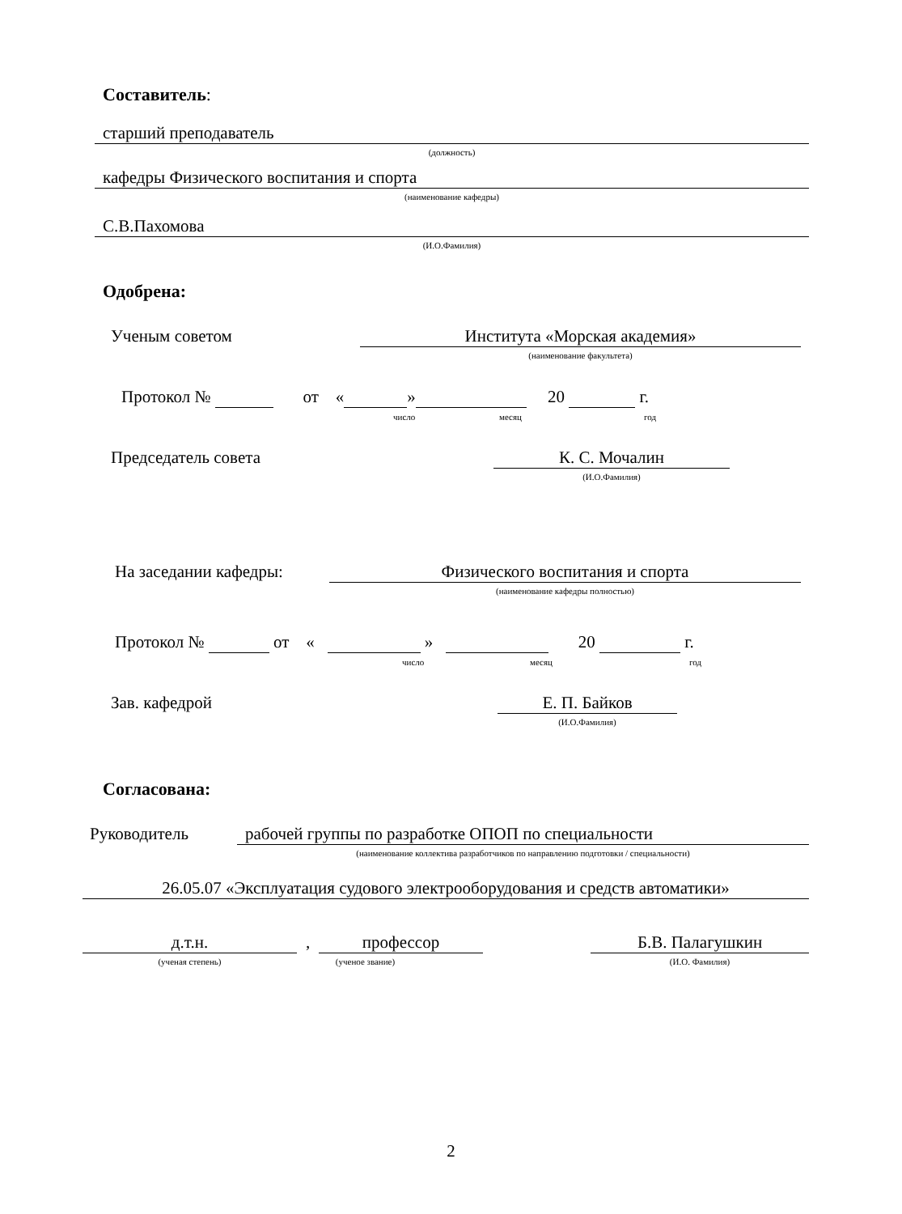Составитель:
старший преподаватель
(должность)
кафедры Физического воспитания и спорта
(наименование кафедры)
С.В.Пахомова
(И.О.Фамилия)
Одобрена:
Ученым советом Института «Морская академия»
(наименование факультета)
Протокол № от « » 20 г.
число месяц год
Председатель совета К. С. Мочалин
(И.О.Фамилия)
На заседании кафедры: Физического воспитания и спорта
(наименование кафедры полностью)
Протокол № от « » 20 г.
число месяц год
Зав. кафедрой Е. П. Байков
(И.О.Фамилия)
Согласована:
Руководитель рабочей группы по разработке ОПОП по специальности
(наименование коллектива разработчиков по направлению подготовки / специальности)
26.05.07 «Эксплуатация судового электрооборудования и средств автоматики»
д.т.н. , профессор Б.В. Палагушкин
(ученая степень) (ученое звание) (И.О. Фамилия)
2